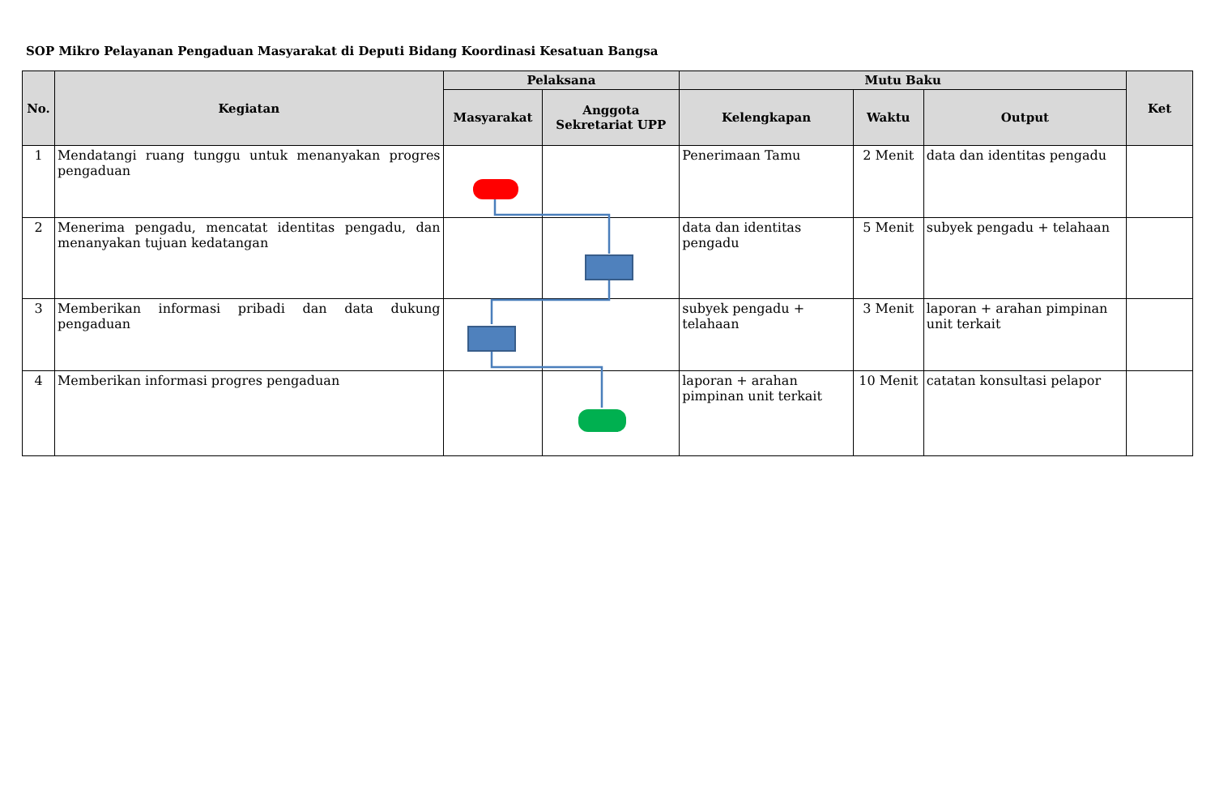SOP Mikro Pelayanan Pengaduan Masyarakat di Deputi Bidang Koordinasi Kesatuan Bangsa
| No. | Kegiatan | Pelaksana | | Mutu Baku | | | Ket |
| --- | --- | --- | --- | --- | --- | --- | --- |
| | | Masyarakat | Anggota Sekretariat UPP | Kelengkapan | Waktu | Output | |
| 1 | Mendatangi ruang tunggu untuk menanyakan progres pengaduan | | | Penerimaan Tamu | 2 Menit | data dan identitas pengadu | |
| 2 | Menerima pengadu, mencatat identitas pengadu, dan menanyakan tujuan kedatangan | | | data dan identitas pengadu | 5 Menit | subyek pengadu + telahaan | |
| 3 | Memberikan informasi pribadi dan data dukung pengaduan | | | subyek pengadu + telahaan | 3 Menit | laporan + arahan pimpinan unit terkait | |
| 4 | Memberikan informasi progres pengaduan | | | laporan + arahan pimpinan unit terkait | 10 Menit | catatan konsultasi pelapor | |